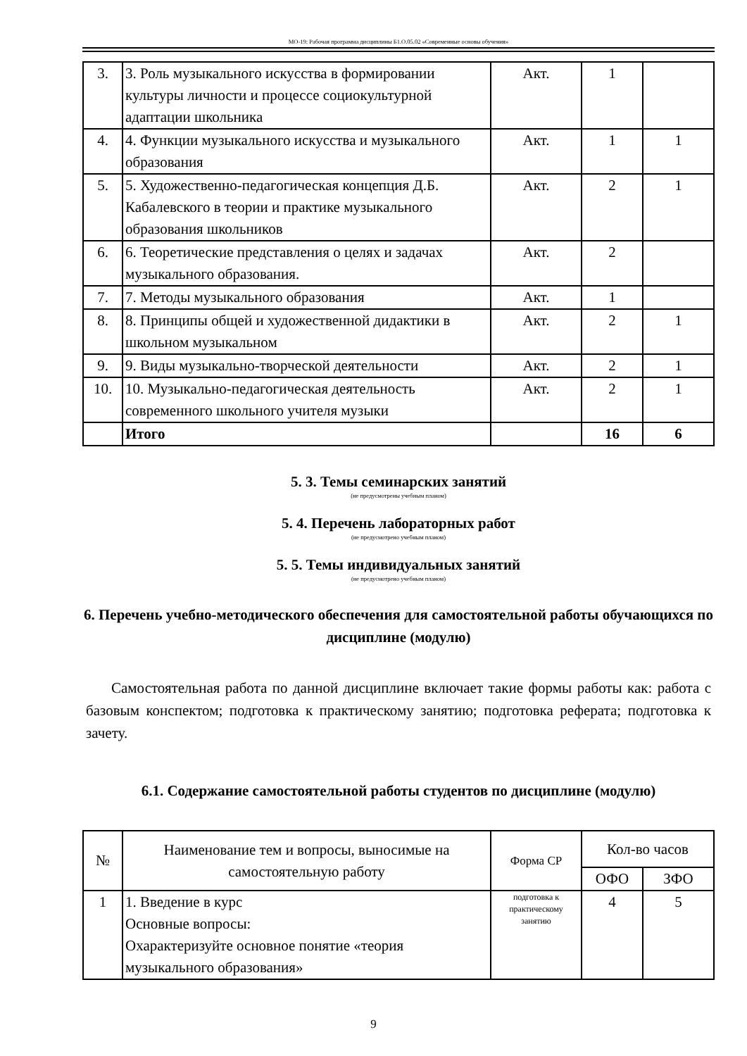МО-19: Рабочая программа дисциплины Б1.О.05.02 «Современные основы обучения»
| 3. | 3. Роль музыкального искусства в формировании культуры личности и процессе социокультурной адаптации школьника | Акт. | 1 | |
| 4. | 4. Функции музыкального искусства и музыкального образования | Акт. | 1 | 1 |
| 5. | 5. Художественно-педагогическая концепция Д.Б. Кабалевского в теории и практике музыкального образования школьников | Акт. | 2 | 1 |
| 6. | 6. Теоретические представления о целях и задачах музыкального образования. | Акт. | 2 | |
| 7. | 7. Методы музыкального образования | Акт. | 1 | |
| 8. | 8. Принципы общей и художественной дидактики в школьном музыкальном | Акт. | 2 | 1 |
| 9. | 9. Виды музыкально-творческой деятельности | Акт. | 2 | 1 |
| 10. | 10. Музыкально-педагогическая деятельность современного школьного учителя музыки | Акт. | 2 | 1 |
| | Итого | | 16 | 6 |
5. 3. Темы семинарских занятий
(не предусмотрены учебным планом)
5. 4. Перечень лабораторных работ
(не предусмотрено учебным планом)
5. 5. Темы индивидуальных занятий
(не предусмотрено учебным планом)
6. Перечень учебно-методического обеспечения для самостоятельной работы обучающихся по дисциплине (модулю)
Самостоятельная работа по данной дисциплине включает такие формы работы как: работа с базовым конспектом; подготовка к практическому занятию; подготовка реферата; подготовка к зачету.
6.1. Содержание самостоятельной работы студентов по дисциплине (модулю)
| № | Наименование тем и вопросы, выносимые на самостоятельную работу | Форма СР | Кол-во часов | |
| --- | --- | --- | --- | --- |
| | | | ОФО | ЗФО |
| 1 | 1. Введение в курс Основные вопросы: Охарактеризуйте основное понятие «теория музыкального образования» | подготовка к практическому занятию | 4 | 5 |
9